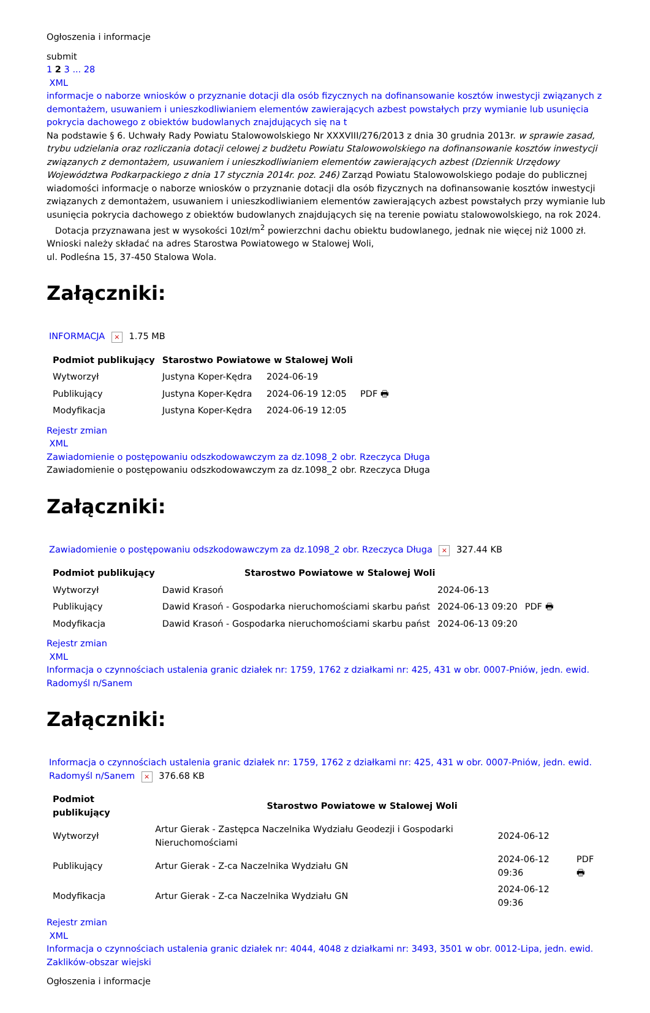Ogłoszenia i informacje
submit
1 2 3 ... 28
XML
informacje o naborze wniosków o przyznanie dotacji dla osób fizycznych na dofinansowanie kosztów inwestycji związanych z demontażem, usuwaniem i unieszkodliwianiem elementów zawierających azbest powstałych przy wymianie lub usunięcia pokrycia dachowego z obiektów budowlanych znajdujących się na t
Na podstawie § 6. Uchwały Rady Powiatu Stalowowolskiego Nr XXXVIII/276/2013 z dnia 30 grudnia 2013r. w sprawie zasad, trybu udzielania oraz rozliczania dotacji celowej z budżetu Powiatu Stalowowolskiego na dofinansowanie kosztów inwestycji związanych z demontażem, usuwaniem i unieszkodliwianiem elementów zawierających azbest (Dziennik Urzędowy Województwa Podkarpackiego z dnia 17 stycznia 2014r. poz. 246) Zarząd Powiatu Stalowowolskiego podaje do publicznej wiadomości informacje o naborze wniosków o przyznanie dotacji dla osób fizycznych na dofinansowanie kosztów inwestycji związanych z demontażem, usuwaniem i unieszkodliwianiem elementów zawierających azbest powstałych przy wymianie lub usunięcia pokrycia dachowego z obiektów budowlanych znajdujących się na terenie powiatu stalowowolskiego, na rok 2024.
Dotacja przyznawana jest w wysokości 10zł/m<sup>2</sup> powierzchni dachu obiektu budowlanego, jednak nie więcej niż 1000 zł.
Wnioski należy składać na adres Starostwa Powiatowego w Stalowej Woli,
ul. Podleśna 15, 37-450 Stalowa Wola.
Załączniki:
INFORMACJA × 1.75 MB
| Podmiot publikujący | Starostwo Powiatowe w Stalowej Woli | | |
| Wytworzył | Justyna Koper-Kędra | 2024-06-19 | PDF 🖶 |
| Publikujący | Justyna Koper-Kędra | 2024-06-19 12:05 | |
| Modyfikacja | Justyna Koper-Kędra | 2024-06-19 12:05 | |
Rejestr zmian
XML
Zawiadomienie o postępowaniu odszkodowawczym za dz.1098_2 obr. Rzeczyca Długa
Zawiadomienie o postępowaniu odszkodowawczym za dz.1098_2 obr. Rzeczyca Długa
Załączniki:
Zawiadomienie o postępowaniu odszkodowawczym za dz.1098_2 obr. Rzeczyca Długa × 327.44 KB
| Podmiot publikujący | Starostwo Powiatowe w Stalowej Woli | | |
| Wytworzył | Dawid Krasoń | 2024-06-13 | PDF 🖶 |
| Publikujący | Dawid Krasoń - Gospodarka nieruchomościami skarbu państ | 2024-06-13 09:20 | |
| Modyfikacja | Dawid Krasoń - Gospodarka nieruchomościami skarbu państ | 2024-06-13 09:20 | |
Rejestr zmian
XML
Informacja o czynnościach ustalenia granic działek nr: 1759, 1762 z działkami nr: 425, 431 w obr. 0007-Pniów, jedn. ewid. Radomyśl n/Sanem
Załączniki:
Informacja o czynnościach ustalenia granic działek nr: 1759, 1762 z działkami nr: 425, 431 w obr. 0007-Pniów, jedn. ewid. Radomyśl n/Sanem × 376.68 KB
| Podmiot publikujący | Starostwo Powiatowe w Stalowej Woli | | |
| Wytworzył | Artur Gierak - Zastępca Naczelnika Wydziału Geodezji i Gospodarki Nieruchomościami | 2024-06-12 | PDF 🖶 |
| Publikujący | Artur Gierak - Z-ca Naczelnika Wydziału GN | 2024-06-12 09:36 | |
| Modyfikacja | Artur Gierak - Z-ca Naczelnika Wydziału GN | 2024-06-12 09:36 | |
Rejestr zmian
XML
Informacja o czynnościach ustalenia granic działek nr: 4044, 4048 z działkami nr: 3493, 3501 w obr. 0012-Lipa, jedn. ewid. Zaklików-obszar wiejski
Ogłoszenia i informacje